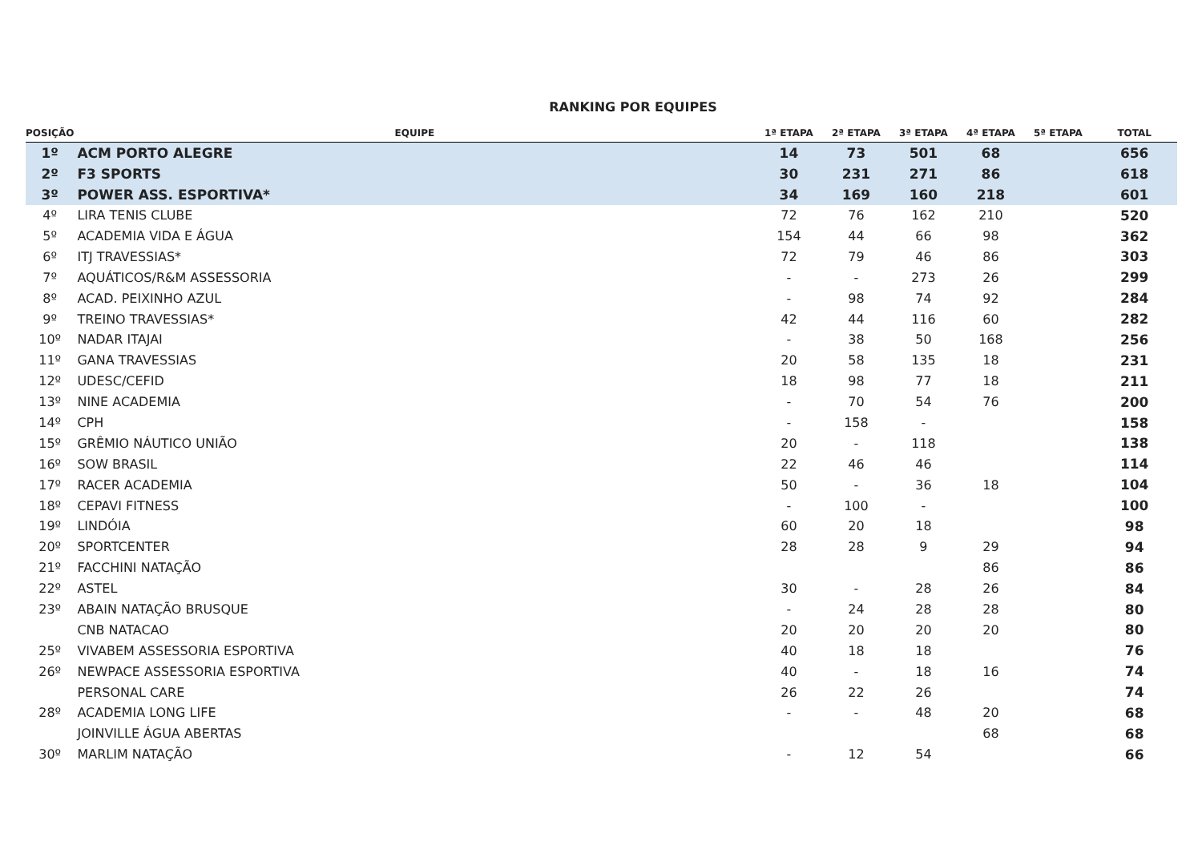RANKING POR EQUIPES
| POSIÇÃO | EQUIPE | 1ª ETAPA | 2ª ETAPA | 3ª ETAPA | 4ª ETAPA | 5ª ETAPA | TOTAL |
| --- | --- | --- | --- | --- | --- | --- | --- |
| 1º | ACM PORTO ALEGRE | 14 | 73 | 501 | 68 | | 656 |
| 2º | F3 SPORTS | 30 | 231 | 271 | 86 | | 618 |
| 3º | POWER ASS. ESPORTIVA* | 34 | 169 | 160 | 218 | | 601 |
| 4º | LIRA TENIS CLUBE | 72 | 76 | 162 | 210 | | 520 |
| 5º | ACADEMIA VIDA E ÁGUA | 154 | 44 | 66 | 98 | | 362 |
| 6º | ITJ TRAVESSIAS* | 72 | 79 | 46 | 86 | | 303 |
| 7º | AQUÁTICOS/R&M ASSESSORIA | - | - | 273 | 26 | | 299 |
| 8º | ACAD. PEIXINHO AZUL | - | 98 | 74 | 92 | | 284 |
| 9º | TREINO TRAVESSIAS* | 42 | 44 | 116 | 60 | | 282 |
| 10º | NADAR ITAJAI | - | 38 | 50 | 168 | | 256 |
| 11º | GANA TRAVESSIAS | 20 | 58 | 135 | 18 | | 231 |
| 12º | UDESC/CEFID | 18 | 98 | 77 | 18 | | 211 |
| 13º | NINE ACADEMIA | - | 70 | 54 | 76 | | 200 |
| 14º | CPH | - | 158 | - | | | 158 |
| 15º | GRÊMIO NÁUTICO UNIÃO | 20 | - | 118 | | | 138 |
| 16º | SOW BRASIL | 22 | 46 | 46 | | | 114 |
| 17º | RACER ACADEMIA | 50 | - | 36 | 18 | | 104 |
| 18º | CEPAVI FITNESS | - | 100 | - | | | 100 |
| 19º | LINDÓIA | 60 | 20 | 18 | | | 98 |
| 20º | SPORTCENTER | 28 | 28 | 9 | 29 | | 94 |
| 21º | FACCHINI NATAÇÃO | | | | 86 | | 86 |
| 22º | ASTEL | 30 | - | 28 | 26 | | 84 |
| 23º | ABAIN NATAÇÃO BRUSQUE | - | 24 | 28 | 28 | | 80 |
| | CNB NATACAO | 20 | 20 | 20 | 20 | | 80 |
| 25º | VIVABEM ASSESSORIA ESPORTIVA | 40 | 18 | 18 | | | 76 |
| 26º | NEWPACE ASSESSORIA ESPORTIVA | 40 | - | 18 | 16 | | 74 |
| | PERSONAL CARE | 26 | 22 | 26 | | | 74 |
| 28º | ACADEMIA LONG LIFE | - | - | 48 | 20 | | 68 |
| | JOINVILLE ÁGUA ABERTAS | | | | 68 | | 68 |
| 30º | MARLIM NATAÇÃO | - | 12 | 54 | | | 66 |